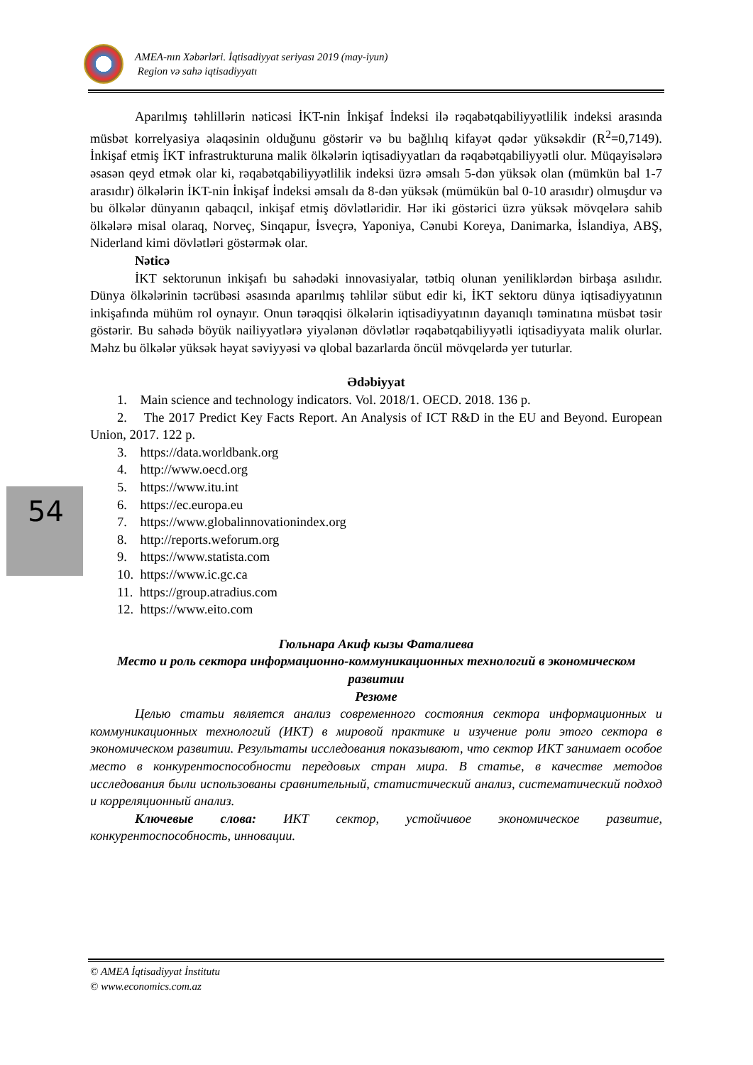AMEA-nın Xəbərləri. İqtisadiyyat seriyası 2019 (may-iyun)
Region və sahə iqtisadiyyatı
Aparılmış təhlillərin nəticəsi İKT-nin İnkişaf İndeksi ilə rəqabətqabiliyyətlilik indeksi arasında müsbət korrelyasiya əlaqəsinin olduğunu göstərir və bu bağlılıq kifayət qədər yüksəkdir (R<sup>2</sup>=0,7149). İnkişaf etmiş İKT infrastrukturuna malik ölkələrin iqtisadiyyatları da rəqabətqabiliyyətli olur. Müqayisələrə əsasən qeyd etmək olar ki, rəqabətqabiliyyətlilik indeksi üzrə əmsalı 5-dən yüksək olan (mümkün bal 1-7 arasıdır) ölkələrin İKT-nin İnkişaf İndeksi əmsalı da 8-dən yüksək (mümükün bal 0-10 arasıdır) olmuşdur və bu ölkələr dünyanın qabaqcıl, inkişaf etmiş dövlətləridir. Hər iki göstərici üzrə yüksək mövqelərə sahib ölkələrə misal olaraq, Norveç, Sinqapur, İsveçrə, Yaponiya, Cənubi Koreya, Danimarka, İslandiya, ABŞ, Niderland kimi dövlətləri göstərmək olar.
Nəticə
İKT sektorunun inkişafı bu sahədəki innovasiyalar, tətbiq olunan yeniliklərdən birbaşa asılıdır. Dünya ölkələrinin təcrübəsi əsasında aparılmış təhlilər sübut edir ki, İKT sektoru dünya iqtisadiyyatının inkişafında mühüm rol oynayır. Onun tərəqqisi ölkələrin iqtisadiyyatının dayanıqlı təminatına müsbət təsir göstərir. Bu sahədə böyük nailiyyətlərə yiyələnən dövlətlər rəqabətqabiliyyətli iqtisadiyyata malik olurlar. Məhz bu ölkələr yüksək həyat səviyyəsi və qlobal bazarlarda öncül mövqelərdə yer tuturlar.
Ədəbiyyat
1. Main science and technology indicators. Vol. 2018/1. OECD. 2018. 136 p.
2. The 2017 Predict Key Facts Report. An Analysis of ICT R&D in the EU and Beyond. European Union, 2017. 122 p.
3. https://data.worldbank.org
4. http://www.oecd.org
5. https://www.itu.int
6. https://ec.europa.eu
7. https://www.globalinnovationindex.org
8. http://reports.weforum.org
9. https://www.statista.com
10. https://www.ic.gc.ca
11. https://group.atradius.com
12. https://www.eito.com
Гюльнара Акиф кызы Фаталиева
Место и роль сектора информационно-коммуникационных технологий в экономическом развитии
Резюме
Целью статьи является анализ современного состояния сектора информационных и коммуникационных технологий (ИКТ) в мировой практике и изучение роли этого сектора в экономическом развитии. Результаты исследования показывают, что сектор ИКТ занимает особое место в конкурентоспособности передовых стран мира. В статье, в качестве методов исследования были использованы сравнительный, статистический анализ, систематический подход и корреляционный анализ.
Ключевые слова: ИКТ сектор, устойчивое экономическое развитие, конкурентоспособность, инновации.
54
© AMEA İqtisadiyyat İnstitutu
© www.economics.com.az